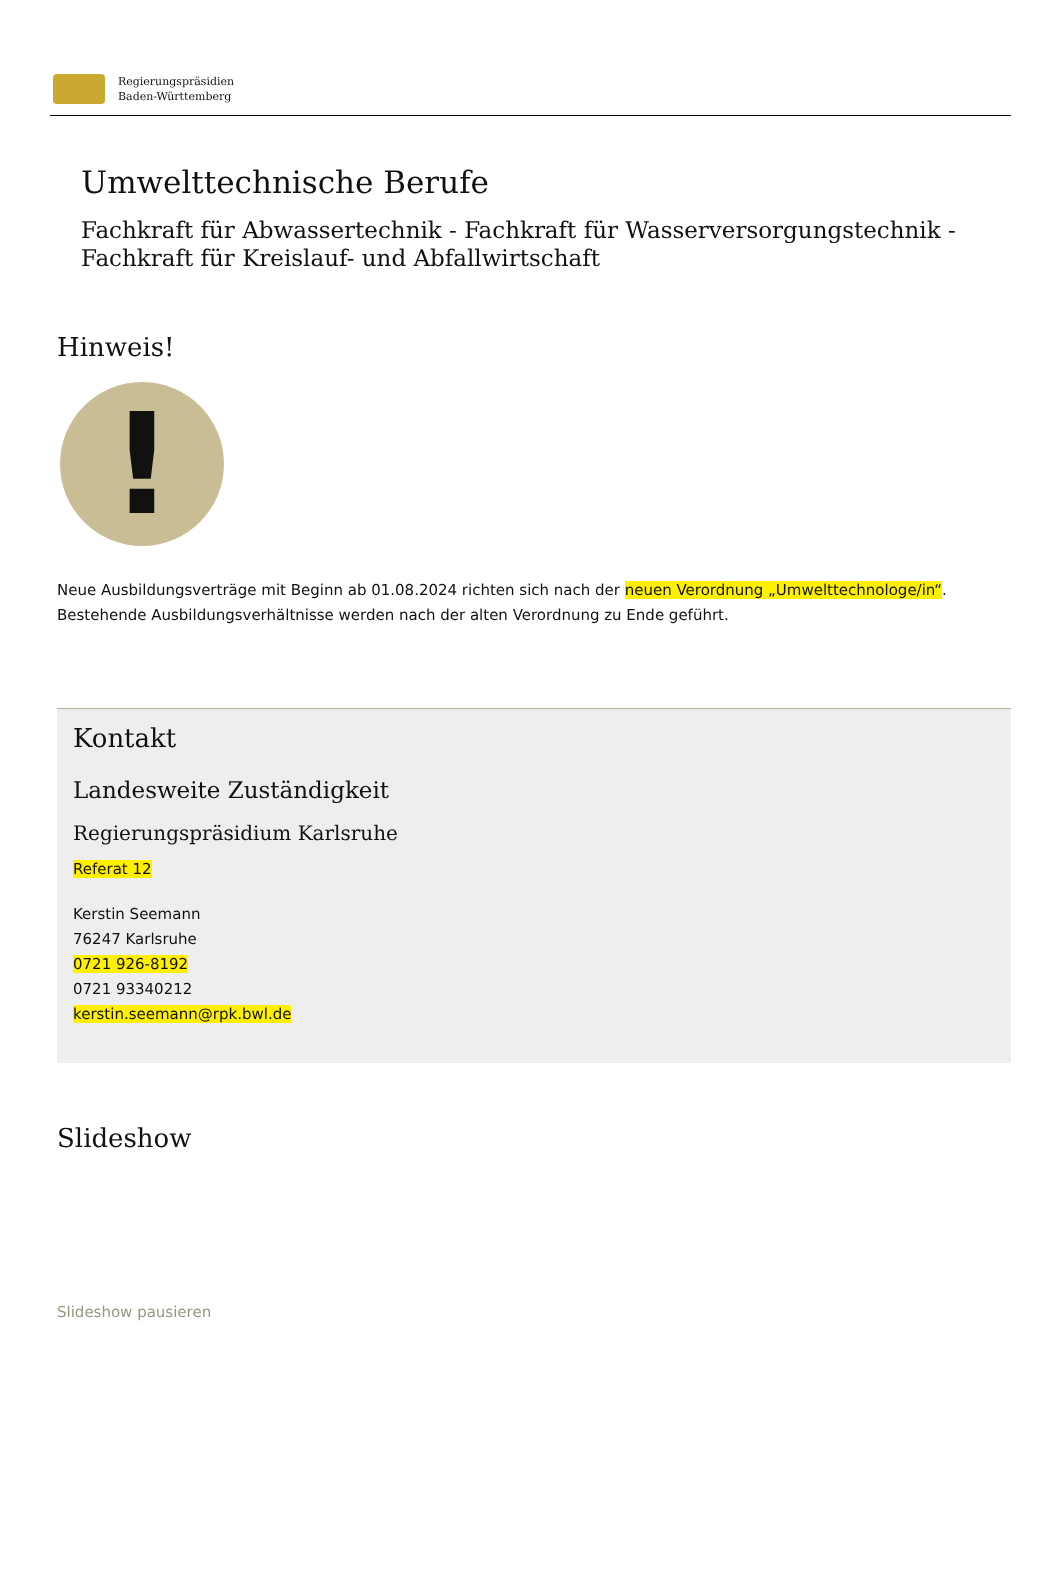Regierungspräsidien
Baden-Württemberg
Umwelttechnische Berufe
Fachkraft für Abwassertechnik - Fachkraft für Wasserversorgungstechnik - Fachkraft für Kreislauf- und Abfallwirtschaft
Hinweis!
!
Neue Ausbildungsverträge mit Beginn ab 01.08.2024 richten sich nach der neuen Verordnung „Umwelttechnologe/in“. Bestehende Ausbildungsverhältnisse werden nach der alten Verordnung zu Ende geführt.
Kontakt
Landesweite Zuständigkeit
Regierungspräsidium Karlsruhe
Referat 12
Kerstin Seemann
76247 Karlsruhe
0721 926-8192
0721 93340212
kerstin.seemann@rpk.bwl.de
Slideshow
Slideshow pausieren